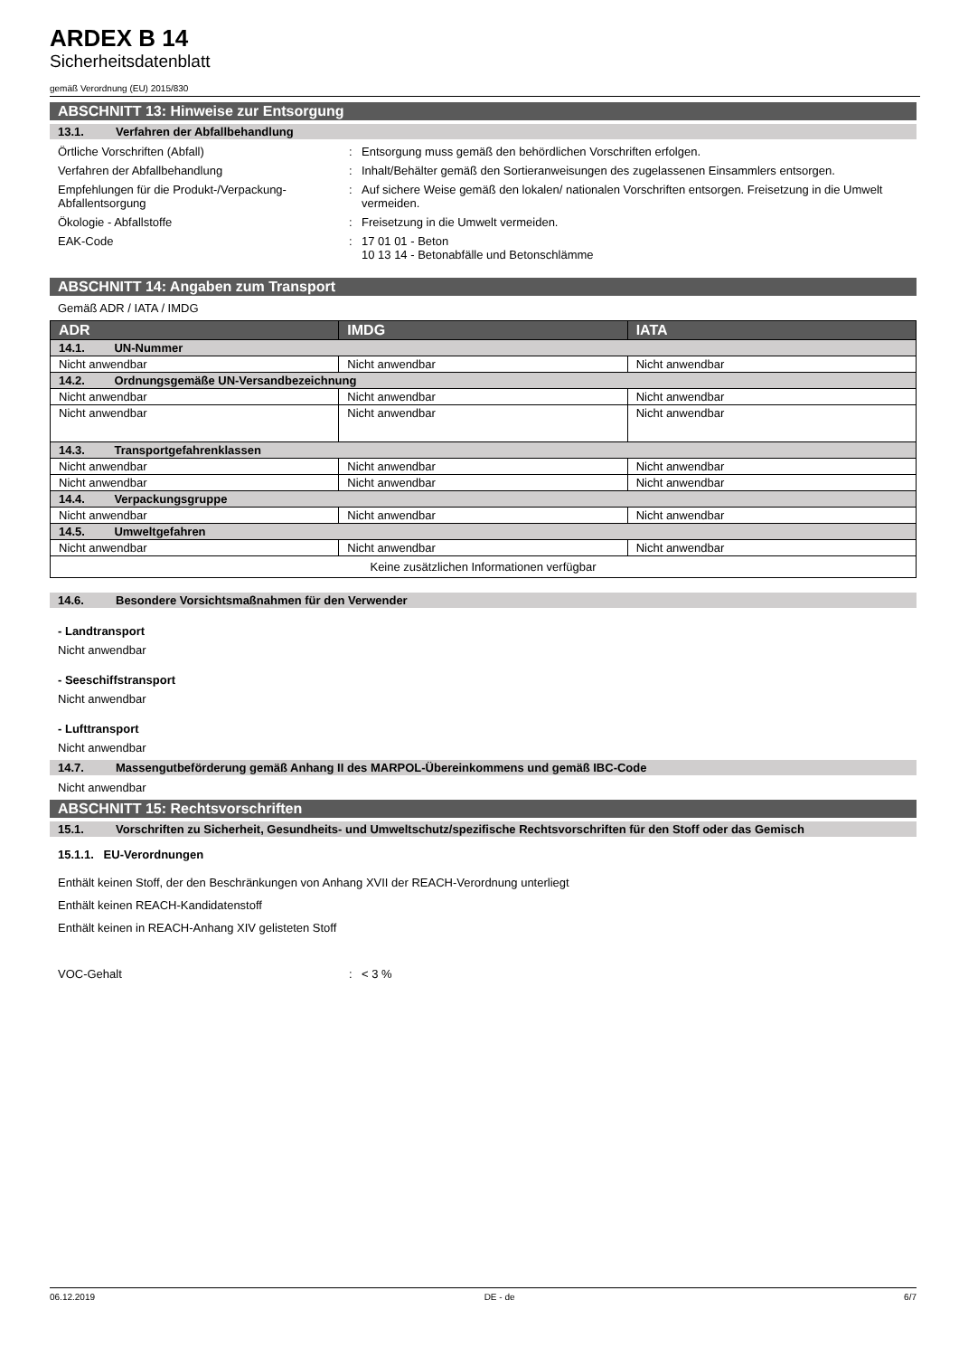ARDEX B 14
Sicherheitsdatenblatt
gemäß Verordnung (EU) 2015/830
ABSCHNITT 13: Hinweise zur Entsorgung
13.1. Verfahren der Abfallbehandlung
Örtliche Vorschriften (Abfall) : Entsorgung muss gemäß den behördlichen Vorschriften erfolgen.
Verfahren der Abfallbehandlung : Inhalt/Behälter gemäß den Sortieranweisungen des zugelassenen Einsammlers entsorgen.
Empfehlungen für die Produkt-/Verpackung-Abfallentsorgung
: Auf sichere Weise gemäß den lokalen/ nationalen Vorschriften entsorgen. Freisetzung in die Umwelt vermeiden.
Ökologie - Abfallstoffe : Freisetzung in die Umwelt vermeiden.
EAK-Code : 17 01 01 - Beton
10 13 14 - Betonabfälle und Betonschlämme
ABSCHNITT 14: Angaben zum Transport
Gemäß ADR / IATA / IMDG
| ADR | IMDG | IATA |
| --- | --- | --- |
| 14.1. UN-Nummer | | |
| Nicht anwendbar | Nicht anwendbar | Nicht anwendbar |
| 14.2. Ordnungsgemäße UN-Versandbezeichnung | | |
| Nicht anwendbar | Nicht anwendbar | Nicht anwendbar |
| Nicht anwendbar | Nicht anwendbar | Nicht anwendbar |
| 14.3. Transportgefahrenklassen | | |
| Nicht anwendbar | Nicht anwendbar | Nicht anwendbar |
| Nicht anwendbar | Nicht anwendbar | Nicht anwendbar |
| 14.4. Verpackungsgruppe | | |
| Nicht anwendbar | Nicht anwendbar | Nicht anwendbar |
| 14.5. Umweltgefahren | | |
| Nicht anwendbar | Nicht anwendbar | Nicht anwendbar |
| Keine zusätzlichen Informationen verfügbar | | |
14.6. Besondere Vorsichtsmaßnahmen für den Verwender
- Landtransport
Nicht anwendbar
- Seeschiffstransport
Nicht anwendbar
- Lufttransport
Nicht anwendbar
14.7. Massengutbeförderung gemäß Anhang II des MARPOL-Übereinkommens und gemäß IBC-Code
Nicht anwendbar
ABSCHNITT 15: Rechtsvorschriften
15.1. Vorschriften zu Sicherheit, Gesundheits- und Umweltschutz/spezifische Rechtsvorschriften für den Stoff oder das Gemisch
15.1.1. EU-Verordnungen
Enthält keinen Stoff, der den Beschränkungen von Anhang XVII der REACH-Verordnung unterliegt
Enthält keinen REACH-Kandidatenstoff
Enthält keinen in REACH-Anhang XIV gelisteten Stoff
VOC-Gehalt : < 3 %
06.12.2019 DE - de 6/7